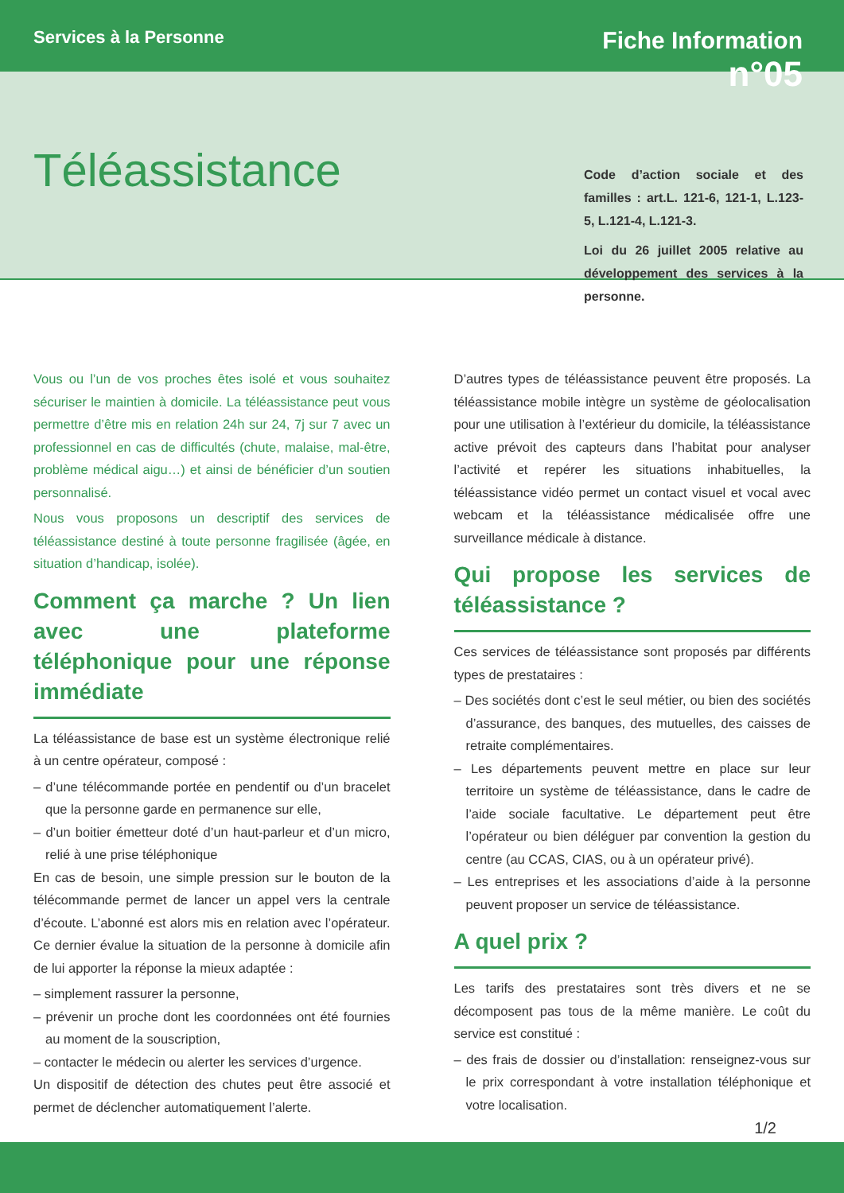Services à la Personne
Fiche Information
n°05
Téléassistance
Code d’action sociale et des familles : art.L. 121-6, 121-1, L.123-5, L.121-4, L.121-3.
Loi du 26 juillet 2005 relative au développement des services à la personne.
Vous ou l’un de vos proches êtes isolé et vous souhaitez sécuriser le maintien à domicile. La téléassistance peut vous permettre d’être mis en relation 24h sur 24, 7j sur 7 avec un professionnel en cas de difficultés (chute, malaise, mal-être, problème médical aigu…) et ainsi de bénéficier d’un soutien personnalisé.
Nous vous proposons un descriptif des services de téléassistance destiné à toute personne fragilisée (âgée, en situation d’handicap, isolée).
Comment ça marche ? Un lien avec une plateforme téléphonique pour une réponse immédiate
La téléassistance de base est un système électronique relié à un centre opérateur, composé :
– d’une télécommande portée en pendentif ou d’un bracelet que la personne garde en permanence sur elle,
– d’un boitier émetteur doté d’un haut-parleur et d’un micro, relié à une prise téléphonique
En cas de besoin, une simple pression sur le bouton de la télécommande permet de lancer un appel vers la centrale d’écoute. L’abonné est alors mis en relation avec l’opérateur. Ce dernier évalue la situation de la personne à domicile afin de lui apporter la réponse la mieux adaptée :
– simplement rassurer la personne,
– prévenir un proche dont les coordonnées ont été fournies au moment de la souscription,
– contacter le médecin ou alerter les services d’urgence.
Un dispositif de détection des chutes peut être associé et permet de déclencher automatiquement l’alerte.
D’autres types de téléassistance peuvent être proposés. La téléassistance mobile intègre un système de géolocalisation pour une utilisation à l’extérieur du domicile, la téléassistance active prévoit des capteurs dans l’habitat pour analyser l’activité et repérer les situations inhabituelles, la téléassistance vidéo permet un contact visuel et vocal avec webcam et la téléassistance médicalisée offre une surveillance médicale à distance.
Qui propose les services de téléassistance ?
Ces services de téléassistance sont proposés par différents types de prestataires :
– Des sociétés dont c’est le seul métier, ou bien des sociétés d’assurance, des banques, des mutuelles, des caisses de retraite complémentaires.
– Les départements peuvent mettre en place sur leur territoire un système de téléassistance, dans le cadre de l’aide sociale facultative. Le département peut être l’opérateur ou bien déléguer par convention la gestion du centre (au CCAS, CIAS, ou à un opérateur privé).
– Les entreprises et les associations d’aide à la personne peuvent proposer un service de téléassistance.
A quel prix ?
Les tarifs des prestataires sont très divers et ne se décomposent pas tous de la même manière. Le coût du service est constitué :
– des frais de dossier ou d’installation: renseignez-vous sur le prix correspondant à votre installation téléphonique et votre localisation.
1/2